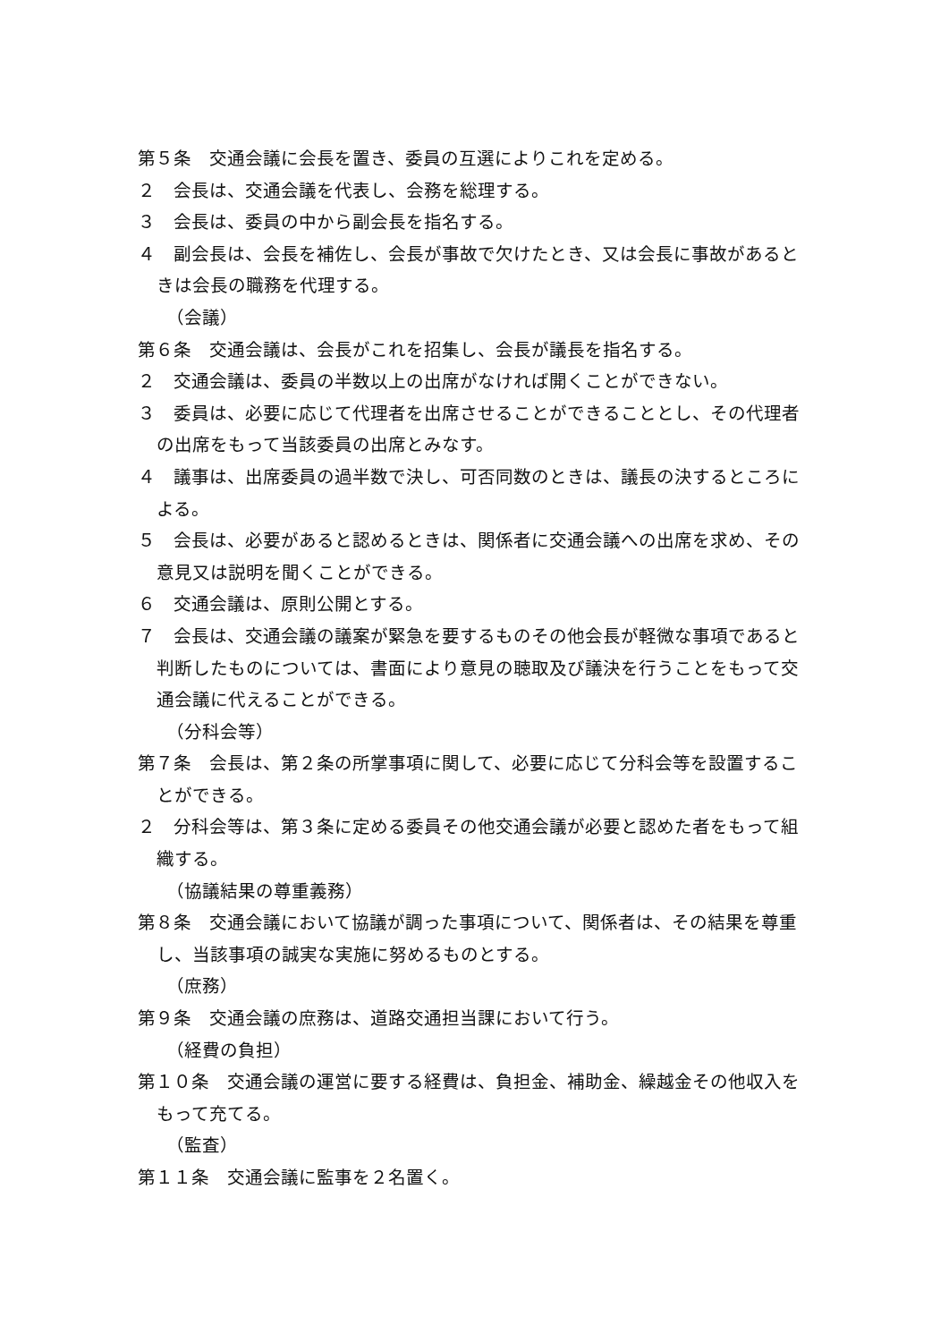第５条　交通会議に会長を置き、委員の互選によりこれを定める。
２　会長は、交通会議を代表し、会務を総理する。
３　会長は、委員の中から副会長を指名する。
４　副会長は、会長を補佐し、会長が事故で欠けたとき、又は会長に事故があるときは会長の職務を代理する。
（会議）
第６条　交通会議は、会長がこれを招集し、会長が議長を指名する。
２　交通会議は、委員の半数以上の出席がなければ開くことができない。
３　委員は、必要に応じて代理者を出席させることができることとし、その代理者の出席をもって当該委員の出席とみなす。
４　議事は、出席委員の過半数で決し、可否同数のときは、議長の決するところによる。
５　会長は、必要があると認めるときは、関係者に交通会議への出席を求め、その意見又は説明を聞くことができる。
６　交通会議は、原則公開とする。
７　会長は、交通会議の議案が緊急を要するものその他会長が軽微な事項であると判断したものについては、書面により意見の聴取及び議決を行うことをもって交通会議に代えることができる。
（分科会等）
第７条　会長は、第２条の所掌事項に関して、必要に応じて分科会等を設置することができる。
２　分科会等は、第３条に定める委員その他交通会議が必要と認めた者をもって組織する。
（協議結果の尊重義務）
第８条　交通会議において協議が調った事項について、関係者は、その結果を尊重し、当該事項の誠実な実施に努めるものとする。
（庶務）
第９条　交通会議の庶務は、道路交通担当課において行う。
（経費の負担）
第１０条　交通会議の運営に要する経費は、負担金、補助金、繰越金その他収入をもって充てる。
（監査）
第１１条　交通会議に監事を２名置く。